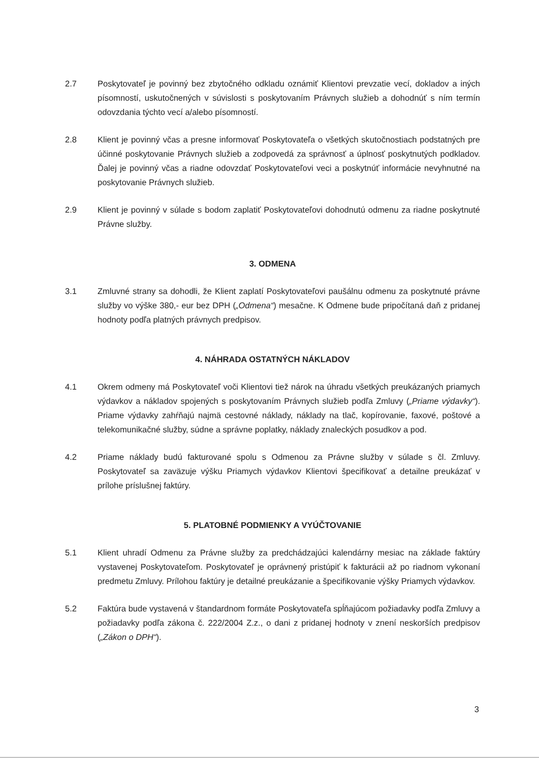2.7 Poskytovateľ je povinný bez zbytočného odkladu oznámiť Klientovi prevzatie vecí, dokladov a iných písomností, uskutočnených v súvislosti s poskytovaním Právnych služieb a dohodnúť s ním termín odovzdania týchto vecí a/alebo písomností.
2.8 Klient je povinný včas a presne informovať Poskytovateľa o všetkých skutočnostiach podstatných pre účinné poskytovanie Právnych služieb a zodpovedá za správnosť a úplnosť poskytnutých podkladov. Ďalej je povinný včas a riadne odovzdať Poskytovateľovi veci a poskytnúť informácie nevyhnutné na poskytovanie Právnych služieb.
2.9 Klient je povinný v súlade s bodom zaplatiť Poskytovateľovi dohodnutú odmenu za riadne poskytnuté Právne služby.
3. ODMENA
3.1 Zmluvné strany sa dohodli, že Klient zaplatí Poskytovateľovi paušálnu odmenu za poskytnuté právne služby vo výške 380,- eur bez DPH („Odmena“) mesačne. K Odmene bude pripočítaná daň z pridanej hodnoty podľa platných právnych predpisov.
4. NÁHRADA OSTATNÝCH NÁKLADOV
4.1 Okrem odmeny má Poskytovateľ voči Klientovi tiež nárok na úhradu všetkých preukázaných priamych výdavkov a nákladov spojených s poskytovaním Právnych služieb podľa Zmluvy („Priame výdavky“). Priame výdavky zahŕňajú najmä cestovné náklady, náklady na tlač, kopírovanie, faxové, poštové a telekomunikačné služby, súdne a správne poplatky, náklady znaleckých posudkov a pod.
4.2 Priame náklady budú fakturované spolu s Odmenou za Právne služby v súlade s čl. Zmluvy. Poskytovateľ sa zaväzuje výšku Priamych výdavkov Klientovi špecifikovať a detailne preukázať v prílohe príslušnej faktúry.
5. PLATOBNÉ PODMIENKY A VYÚČTOVANIE
5.1 Klient uhradí Odmenu za Právne služby za predchádzajúci kalendárny mesiac na základe faktúry vystavenej Poskytovateľom. Poskytovateľ je oprávnený pristúpiť k fakturácii až po riadnom vykonaní predmetu Zmluvy. Prílohou faktúry je detailné preukázanie a špecifikovanie výšky Priamych výdavkov.
5.2 Faktúra bude vystavená v štandardnom formáte Poskytovateľa spĺňajúcom požiadavky podľa Zmluvy a požiadavky podľa zákona č. 222/2004 Z.z., o dani z pridanej hodnoty v znení neskorších predpisov („Zákon o DPH“).
3